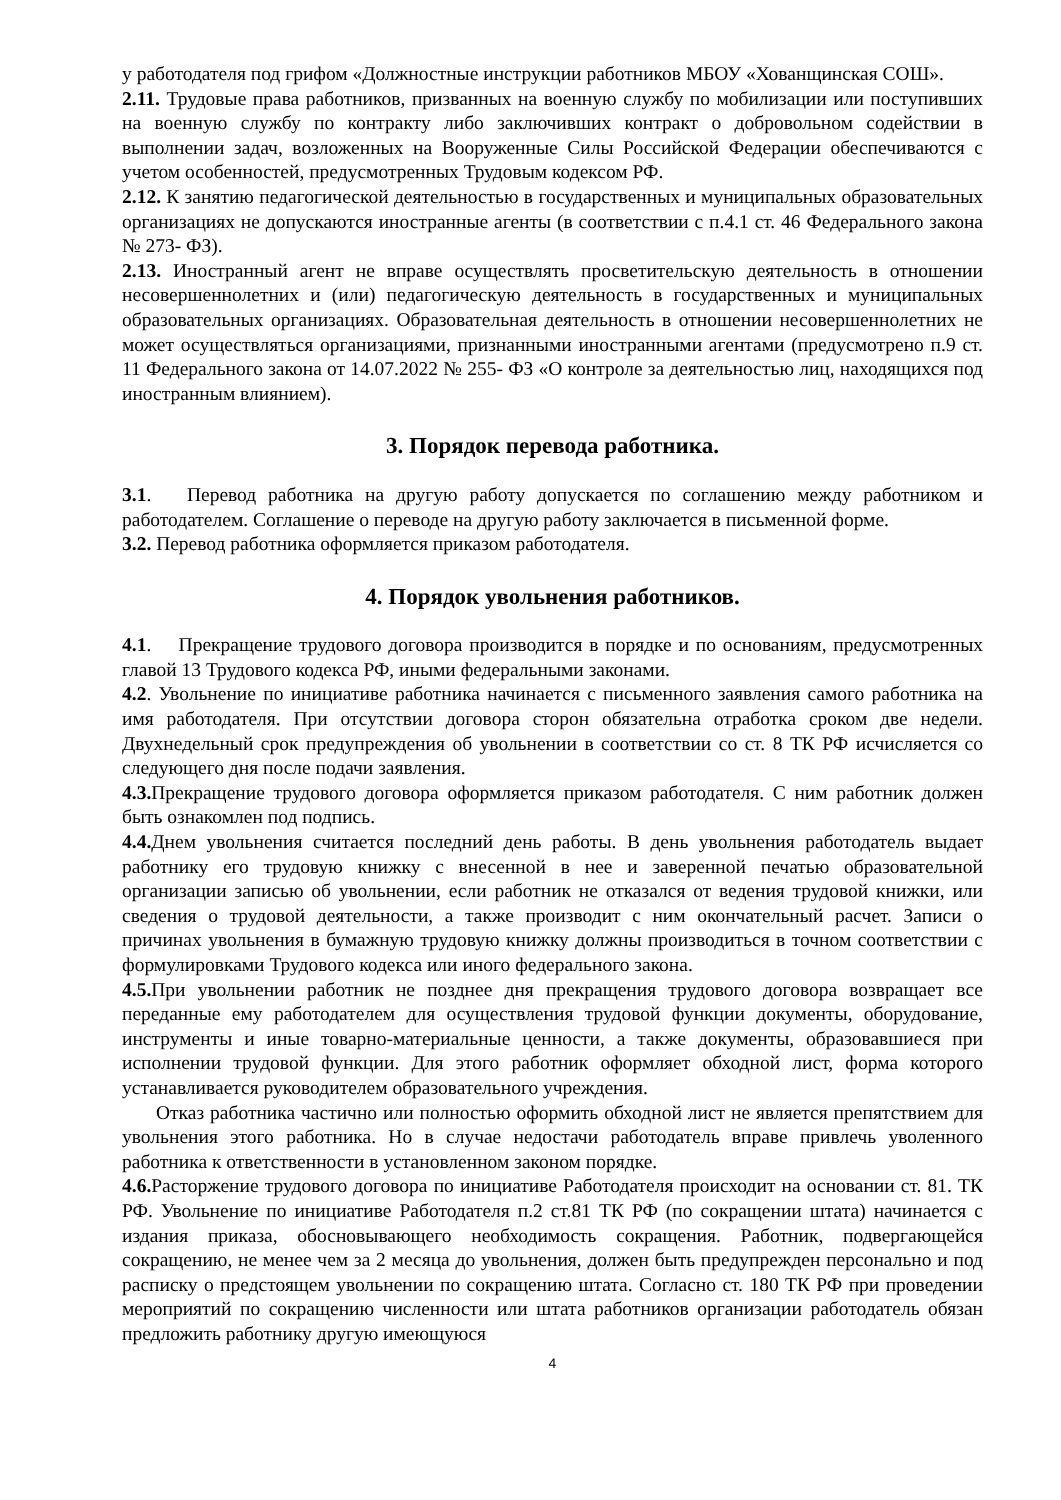у работодателя под грифом «Должностные инструкции работников МБОУ «Хованщинская СОШ».
2.11. Трудовые права работников, призванных на военную службу по мобилизации или поступивших на военную службу по контракту либо заключивших контракт о добровольном содействии в выполнении задач, возложенных на Вооруженные Силы Российской Федерации обеспечиваются с учетом особенностей, предусмотренных Трудовым кодексом РФ.
2.12. К занятию педагогической деятельностью в государственных и муниципальных образовательных организациях не допускаются иностранные агенты (в соответствии с п.4.1 ст. 46 Федерального закона № 273- ФЗ).
2.13. Иностранный агент не вправе осуществлять просветительскую деятельность в отношении несовершеннолетних и (или) педагогическую деятельность в государственных и муниципальных образовательных организациях. Образовательная деятельность в отношении несовершеннолетних не может осуществляться организациями, признанными иностранными агентами (предусмотрено п.9 ст. 11 Федерального закона от 14.07.2022 № 255- ФЗ «О контроле за деятельностью лиц, находящихся под иностранным влиянием).
3. Порядок перевода работника.
3.1. Перевод работника на другую работу допускается по соглашению между работником и работодателем. Соглашение о переводе на другую работу заключается в письменной форме.
3.2. Перевод работника оформляется приказом работодателя.
4. Порядок увольнения работников.
4.1. Прекращение трудового договора производится в порядке и по основаниям, предусмотренных главой 13 Трудового кодекса РФ, иными федеральными законами.
4.2. Увольнение по инициативе работника начинается с письменного заявления самого работника на имя работодателя. При отсутствии договора сторон обязательна отработка сроком две недели. Двухнедельный срок предупреждения об увольнении в соответствии со ст. 8 ТК РФ исчисляется со следующего дня после подачи заявления.
4.3. Прекращение трудового договора оформляется приказом работодателя. С ним работник должен быть ознакомлен под подпись.
4.4. Днем увольнения считается последний день работы. В день увольнения работодатель выдает работнику его трудовую книжку с внесенной в нее и заверенной печатью образовательной организации записью об увольнении, если работник не отказался от ведения трудовой книжки, или сведения о трудовой деятельности, а также производит с ним окончательный расчет. Записи о причинах увольнения в бумажную трудовую книжку должны производиться в точном соответствии с формулировками Трудового кодекса или иного федерального закона.
4.5. При увольнении работник не позднее дня прекращения трудового договора возвращает все переданные ему работодателем для осуществления трудовой функции документы, оборудование, инструменты и иные товарно-материальные ценности, а также документы, образовавшиеся при исполнении трудовой функции. Для этого работник оформляет обходной лист, форма которого устанавливается руководителем образовательного учреждения.
Отказ работника частично или полностью оформить обходной лист не является препятствием для увольнения этого работника. Но в случае недостачи работодатель вправе привлечь уволенного работника к ответственности в установленном законом порядке.
4.6. Расторжение трудового договора по инициативе Работодателя происходит на основании ст. 81. ТК РФ. Увольнение по инициативе Работодателя п.2 ст.81 ТК РФ (по сокращении штата) начинается с издания приказа, обосновывающего необходимость сокращения. Работник, подвергающейся сокращению, не менее чем за 2 месяца до увольнения, должен быть предупрежден персонально и под расписку о предстоящем увольнении по сокращению штата. Согласно ст. 180 ТК РФ при проведении мероприятий по сокращению численности или штата работников организации работодатель обязан предложить работнику другую имеющуюся
4